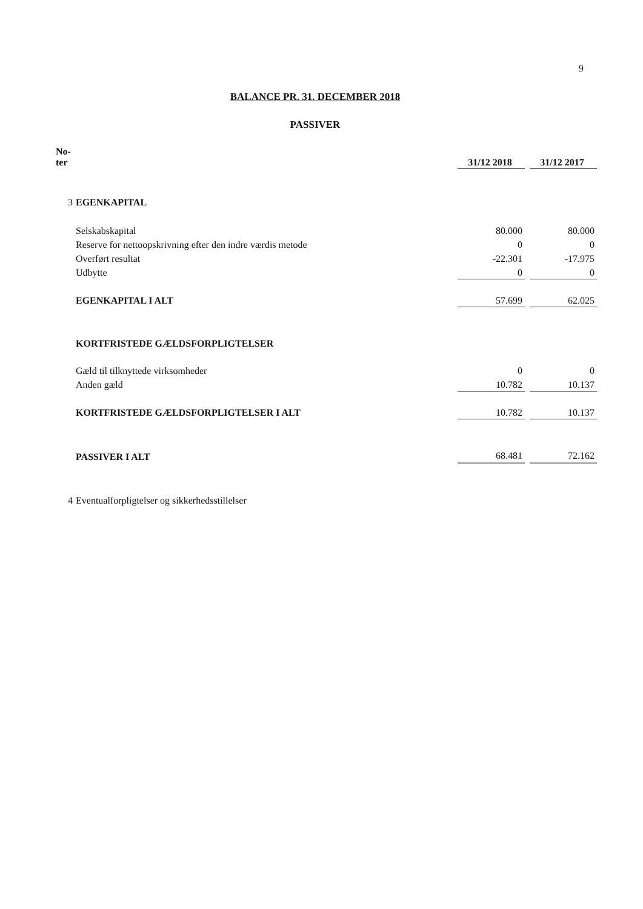9
BALANCE PR. 31. DECEMBER 2018
PASSIVER
| No- ter | | 31/12 2018 | | 31/12 2017 |
| --- | --- | --- | --- | --- |
| 3 | EGENKAPITAL | | | |
| | Selskabskapital | 80.000 | | 80.000 |
| | Reserve for nettoopskrivning efter den indre værdis metode | 0 | | 0 |
| | Overført resultat | -22.301 | | -17.975 |
| | Udbytte | 0 | | 0 |
| | EGENKAPITAL I ALT | 57.699 | | 62.025 |
| | KORTFRISTEDE GÆLDSFORPLIGTELSER | | | |
| | Gæld til tilknyttede virksomheder | 0 | | 0 |
| | Anden gæld | 10.782 | | 10.137 |
| | KORTFRISTEDE GÆLDSFORPLIGTELSER I ALT | 10.782 | | 10.137 |
| | PASSIVER I ALT | 68.481 | | 72.162 |
| 4 | Eventualforpligtelser og sikkerhedsstillelser | | | |